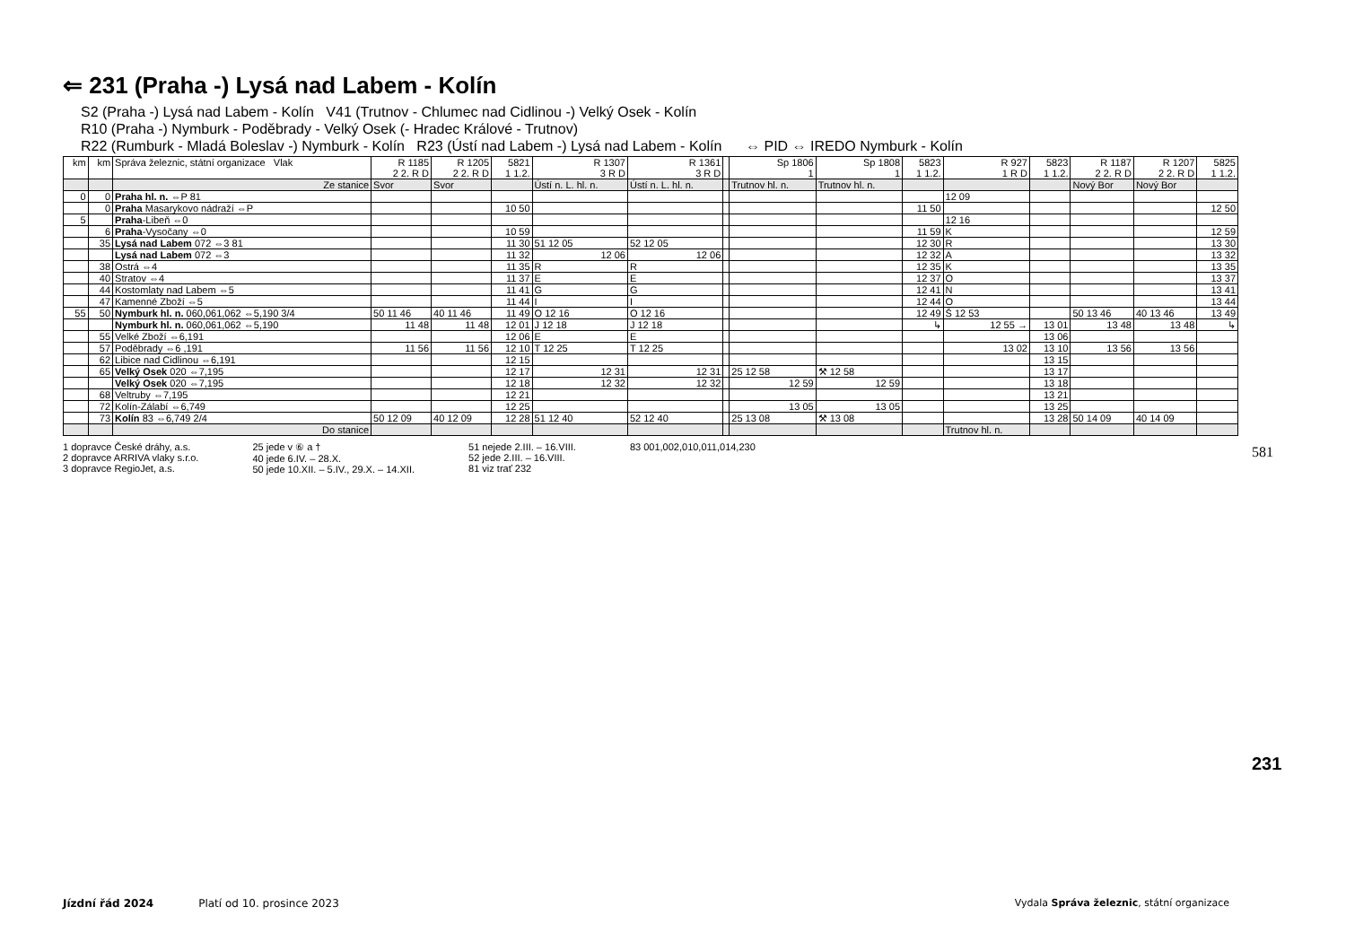⇐ 231 (Praha -) Lysá nad Labem - Kolín
S2 (Praha -) Lysá nad Labem - Kolín V41 (Trutnov - Chlumec nad Cidlinou -) Velký Osek - Kolín
R10 (Praha -) Nymburk - Poděbrady - Velký Osek (- Hradec Králové - Trutnov)
R22 (Rumburk - Mladá Boleslav -) Nymburk - Kolín R23 (Ústí nad Labem -) Lysá nad Labem - Kolín ⇔ PID ⇔ IREDO Nymburk - Kolín
| km | km | Správa železnic, státní organizace Vlak | R 1185 2 2. R D | R 1205 2 2. R D | 5821 1 1.2. | R 1307 3 R D | R 1361 3 R D | | Sp 1806 1 | Sp 1808 1 | 5823 1 1.2. | R 927 1 R D | 5823 1 1.2. | R 1187 2 2. R D | R 1207 2 2. R D | 5825 1 1.2. |
| --- | --- | --- | --- | --- | --- | --- | --- | --- | --- | --- | --- | --- | --- | --- | --- | --- |
| | | Ze stanice | Svor | Svor | | Ústí n. L. hl. n. | Ústí n. L. hl. n. | | Trutnov hl. n. | Trutnov hl. n. | | | | Nový Bor | Nový Bor | |
| 0 | 0 | Praha hl. n. ⇔P 81 | | | | | | | | | | 12 09 | | | | |
| | 0 | Praha Masarykovo nádraží ⇔P | | | 10 50 | | | | | | 11 50 | | | | | 12 50 |
| 5 | | Praha -Libeň ⇔0 | | | | | | | | | | 12 16 | | | | |
| | 6 | Praha -Vysočany ⇔0 | | | 10 59 | | | | | | 11 59 | K | | | | 12 59 |
| | 35 | Lysá nad Labem 072 ⇔3 81 | | | 11 30 | 51 12 05 | 52 12 05 | | | | 12 30 | R | | | | 13 30 |
| | | Lysá nad Labem 072 ⇔3 | | | 11 32 | 12 06 | 12 06 | | | | 12 32 | A | | | | 13 32 |
| | 38 | Ostrá ⇔4 | | | 11 35 | R | R | | | | 12 35 | K | | | | 13 35 |
| | 40 | Stratov ⇔4 | | | 11 37 | E | E | | | | 12 37 | O | | | | 13 37 |
| | 44 | Kostomlaty nad Labem ⇔5 | | | 11 41 | G | G | | | | 12 41 | N | | | | 13 41 |
| | 47 | Kamenné Zboží ⇔5 | | | 11 44 | I | I | | | | 12 44 | O | | | | 13 44 |
| 55 | 50 | Nymburk hl. n. 060,061,062 ⇔5,190 3/4 | 50 11 46 | 40 11 46 | 11 49 | O 12 16 | O 12 16 | | | | 12 49 | Š 12 53 | | 50 13 46 | 40 13 46 | 13 49 |
| | | Nymburk hl. n. 060,061,062 ⇔5,190 | 11 48 | 11 48 | 12 01 | J 12 18 | J 12 18 | | | | ↳ | 12 55 → | 13 01 | 13 48 | 13 48 | ↳ |
| | 55 | Velké Zboží ⇔6,191 | | | 12 06 | E | E | | | | | | 13 06 | | | |
| | 57 | Poděbrady ⇔6 ,191 | 11 56 | 11 56 | 12 10 | T 12 25 | T 12 25 | | | | | 13 02 | 13 10 | 13 56 | 13 56 | |
| | 62 | Libice nad Cidlinou ⇔6,191 | | | 12 15 | | | | | | | | 13 15 | | | |
| | 65 | Velký Osek 020 ⇔7,195 | | | 12 17 | 12 31 | 12 31 | | 25 12 58 | ⚒ 12 58 | | | 13 17 | | | |
| | | Velký Osek 020 ⇔7,195 | | | 12 18 | 12 32 | 12 32 | | 12 59 | 12 59 | | | 13 18 | | | |
| | 68 | Veltruby ⇔7,195 | | | 12 21 | | | | | | | | 13 21 | | | |
| | 72 | Kolín-Zálabí ⇔6,749 | | | 12 25 | | | | 13 05 | 13 05 | | | 13 25 | | | |
| | 73 | Kolín 83 ⇔6,749 2/4 | 50 12 09 | 40 12 09 | 12 28 | 51 12 40 | 52 12 40 | | 25 13 08 | ⚒ 13 08 | | | 13 28 | 50 14 09 | 40 14 09 | |
| | | Do stanice | | | | | | | | | | Trutnov hl. n. | | | | |
1 dopravce České dráhy, a.s.
2 dopravce ARRIVA vlaky s.r.o.
3 dopravce RegioJet, a.s.
25 jede v ⑥ a †
40 jede 6.IV. – 28.X.
50 jede 10.XII. – 5.IV., 29.X. – 14.XII.
51 nejede 2.III. – 16.VIII.
52 jede 2.III. – 16.VIII.
81 viz trať 232
83 001,002,010,011,014,230
581
231
Jízdní řád 2024 Platí od 10. prosince 2023 Vydala Správa železnic, státní organizace